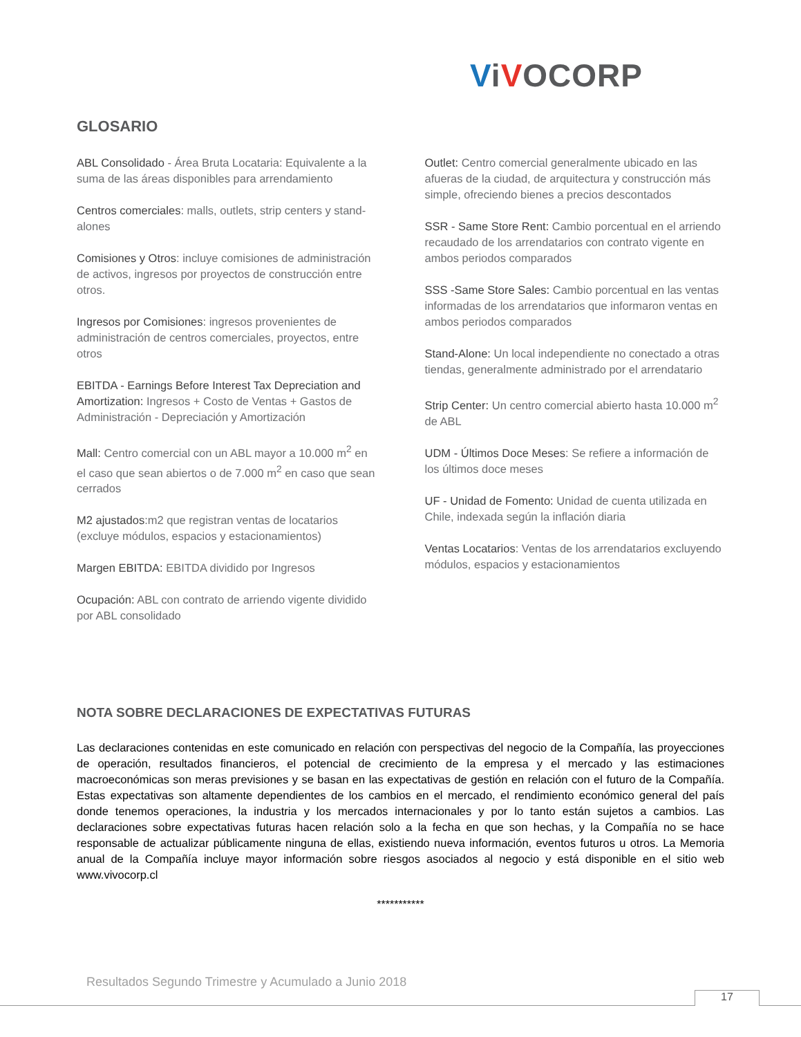ViVOCORP
GLOSARIO
ABL Consolidado - Área Bruta Locataria: Equivalente a la suma de las áreas disponibles para arrendamiento
Centros comerciales: malls, outlets, strip centers y stand-alones
Comisiones y Otros: incluye comisiones de administración de activos, ingresos por proyectos de construcción entre otros.
Ingresos por Comisiones: ingresos provenientes de administración de centros comerciales, proyectos, entre otros
EBITDA - Earnings Before Interest Tax Depreciation and Amortization: Ingresos + Costo de Ventas + Gastos de Administración - Depreciación y Amortización
Mall: Centro comercial con un ABL mayor a 10.000 m<sup>2</sup> en el caso que sean abiertos o de 7.000 m<sup>2</sup> en caso que sean cerrados
M2 ajustados:m2 que registran ventas de locatarios (excluye módulos, espacios y estacionamientos)
Margen EBITDA: EBITDA dividido por Ingresos
Ocupación: ABL con contrato de arriendo vigente dividido por ABL consolidado
Outlet: Centro comercial generalmente ubicado en las afueras de la ciudad, de arquitectura y construcción más simple, ofreciendo bienes a precios descontados
SSR - Same Store Rent: Cambio porcentual en el arriendo recaudado de los arrendatarios con contrato vigente en ambos periodos comparados
SSS -Same Store Sales: Cambio porcentual en las ventas informadas de los arrendatarios que informaron ventas en ambos periodos comparados
Stand-Alone: Un local independiente no conectado a otras tiendas, generalmente administrado por el arrendatario
Strip Center: Un centro comercial abierto hasta 10.000 m<sup>2</sup> de ABL
UDM - Últimos Doce Meses: Se refiere a información de los últimos doce meses
UF - Unidad de Fomento: Unidad de cuenta utilizada en Chile, indexada según la inflación diaria
Ventas Locatarios: Ventas de los arrendatarios excluyendo módulos, espacios y estacionamientos
NOTA SOBRE DECLARACIONES DE EXPECTATIVAS FUTURAS
Las declaraciones contenidas en este comunicado en relación con perspectivas del negocio de la Compañía, las proyecciones de operación, resultados financieros, el potencial de crecimiento de la empresa y el mercado y las estimaciones macroeconómicas son meras previsiones y se basan en las expectativas de gestión en relación con el futuro de la Compañía. Estas expectativas son altamente dependientes de los cambios en el mercado, el rendimiento económico general del país donde tenemos operaciones, la industria y los mercados internacionales y por lo tanto están sujetos a cambios. Las declaraciones sobre expectativas futuras hacen relación solo a la fecha en que son hechas, y la Compañía no se hace responsable de actualizar públicamente ninguna de ellas, existiendo nueva información, eventos futuros u otros. La Memoria anual de la Compañía incluye mayor información sobre riesgos asociados al negocio y está disponible en el sitio web www.vivocorp.cl
***********
Resultados Segundo Trimestre y Acumulado a Junio 2018
17